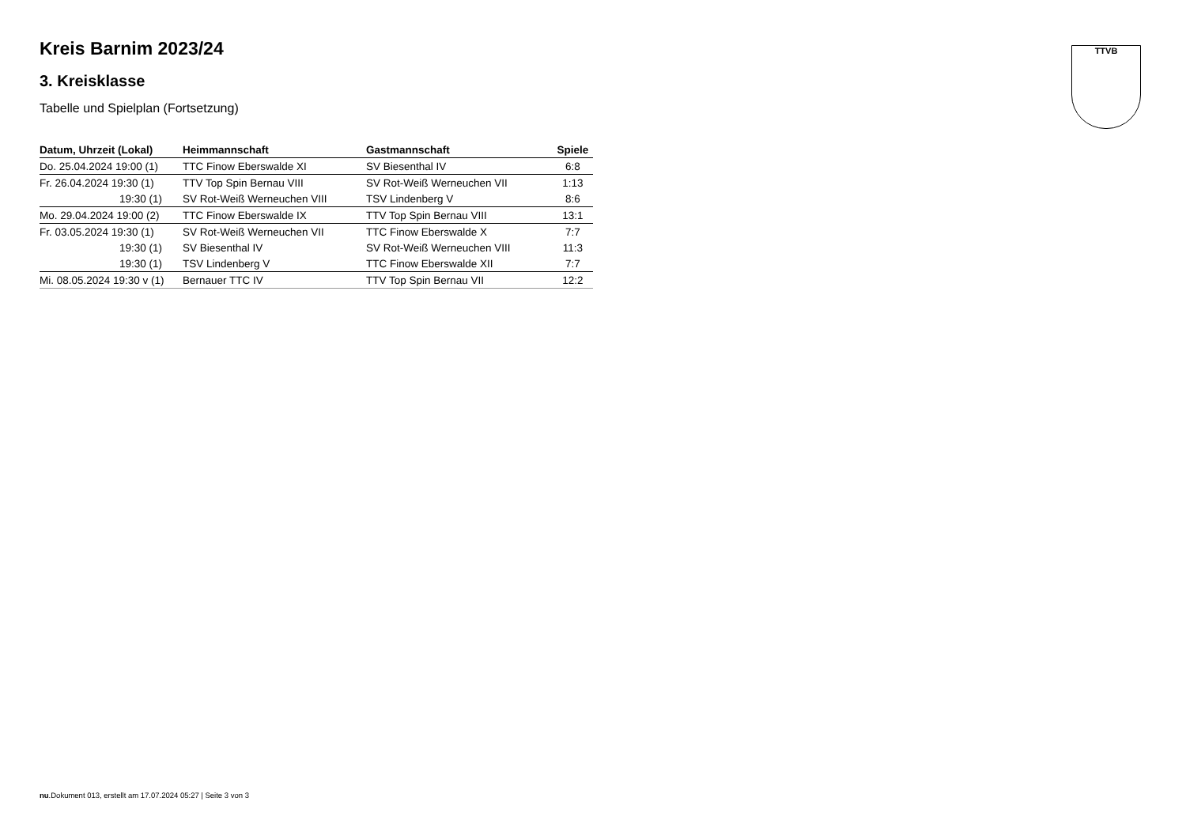TTVB
Kreis Barnim 2023/24
3. Kreisklasse
Tabelle und Spielplan (Fortsetzung)
| Datum, Uhrzeit (Lokal) | Heimmannschaft | Gastmannschaft | Spiele |
| --- | --- | --- | --- |
| Do. 25.04.2024 19:00 (1) | TTC Finow Eberswalde XI | SV Biesenthal IV | 6:8 |
| Fr. 26.04.2024 19:30 (1) | TTV Top Spin Bernau VIII | SV Rot-Weiß Werneuchen VII | 1:13 |
| 19:30 (1) | SV Rot-Weiß Werneuchen VIII | TSV Lindenberg V | 8:6 |
| Mo. 29.04.2024 19:00 (2) | TTC Finow Eberswalde IX | TTV Top Spin Bernau VIII | 13:1 |
| Fr. 03.05.2024 19:30 (1) | SV Rot-Weiß Werneuchen VII | TTC Finow Eberswalde X | 7:7 |
| 19:30 (1) | SV Biesenthal IV | SV Rot-Weiß Werneuchen VIII | 11:3 |
| 19:30 (1) | TSV Lindenberg V | TTC Finow Eberswalde XII | 7:7 |
| Mi. 08.05.2024 19:30 v (1) | Bernauer TTC IV | TTV Top Spin Bernau VII | 12:2 |
nu.Dokument 013, erstellt am 17.07.2024 05:27 | Seite 3 von 3